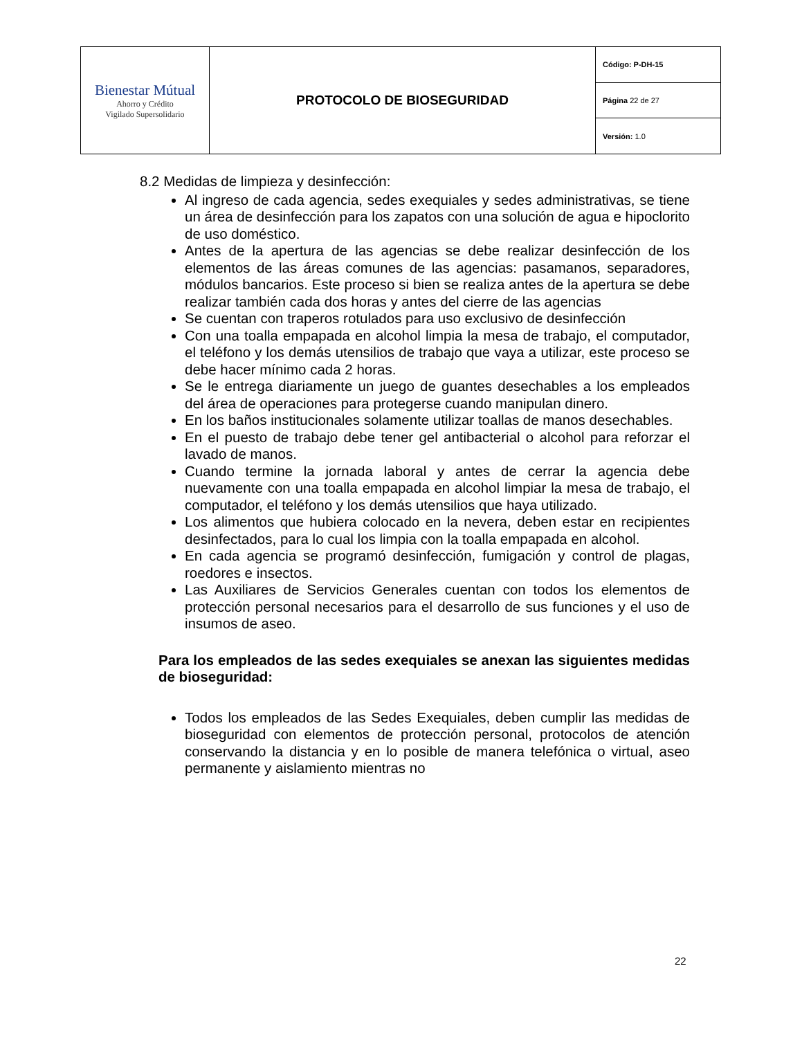| Bienestar Mútual Ahorro y Crédito Vigilado Supersolidario | PROTOCOLO DE BIOSEGURIDAD | Código: P-DH-15 |
| | | Página 22 de 27 |
| | | Versión: 1.0 |
8.2 Medidas de limpieza y desinfección:
Al ingreso de cada agencia, sedes exequiales y sedes administrativas, se tiene un área de desinfección para los zapatos con una solución de agua e hipoclorito de uso doméstico.
Antes de la apertura de las agencias se debe realizar desinfección de los elementos de las áreas comunes de las agencias: pasamanos, separadores, módulos bancarios. Este proceso si bien se realiza antes de la apertura se debe realizar también cada dos horas y antes del cierre de las agencias
Se cuentan con traperos rotulados para uso exclusivo de desinfección
Con una toalla empapada en alcohol limpia la mesa de trabajo, el computador, el teléfono y los demás utensilios de trabajo que vaya a utilizar, este proceso se debe hacer mínimo cada 2 horas.
Se le entrega diariamente un juego de guantes desechables a los empleados del área de operaciones para protegerse cuando manipulan dinero.
En los baños institucionales solamente utilizar toallas de manos desechables.
En el puesto de trabajo debe tener gel antibacterial o alcohol para reforzar el lavado de manos.
Cuando termine la jornada laboral y antes de cerrar la agencia debe nuevamente con una toalla empapada en alcohol limpiar la mesa de trabajo, el computador, el teléfono y los demás utensilios que haya utilizado.
Los alimentos que hubiera colocado en la nevera, deben estar en recipientes desinfectados, para lo cual los limpia con la toalla empapada en alcohol.
En cada agencia se programó desinfección, fumigación y control de plagas, roedores e insectos.
Las Auxiliares de Servicios Generales cuentan con todos los elementos de protección personal necesarios para el desarrollo de sus funciones y el uso de insumos de aseo.
Para los empleados de las sedes exequiales se anexan las siguientes medidas de bioseguridad:
Todos los empleados de las Sedes Exequiales, deben cumplir las medidas de bioseguridad con elementos de protección personal, protocolos de atención conservando la distancia y en lo posible de manera telefónica o virtual, aseo permanente y aislamiento mientras no
22